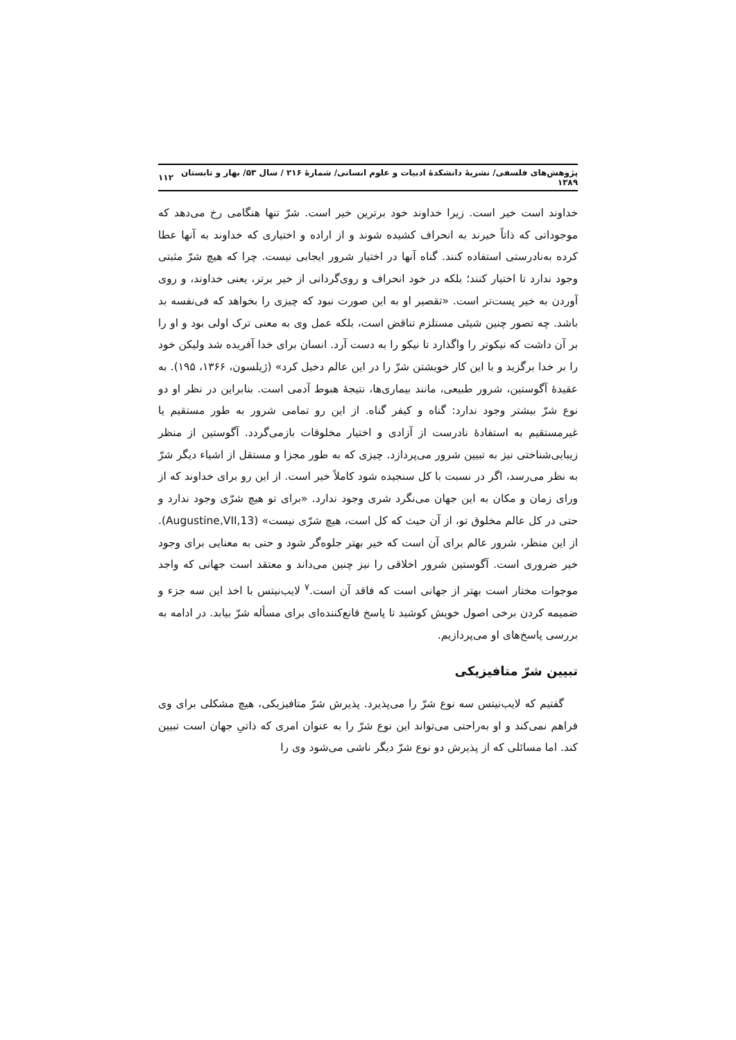پژوهش‌های فلسفی/ نشریهٔ دانشکدهٔ ادبیات و علوم انسانی/ شمارهٔ ۲۱۶ / سال ۵۳/ بهار و تابستان ۱۳۸۹ ۱۱۲
خداوند است خیر است. زیرا خداوند خود برترین خیر است. شرّ تنها هنگامی رخ می‌دهد که موجوداتی که ذاتاً خیرند به انحراف کشیده شوند و از اراده و اختیاری که خداوند به آنها عطا کرده به‌نادرستی استفاده کنند. گناه آنها در اختیار شرور ایجابی نیست. چرا که هیچ شرّ مثبتی وجود ندارد تا اختیار کنند؛ بلکه در خود انحراف و روی‌گردانی از خیر برتر، یعنی خداوند، و روی آوردن به خیر پست‌تر است. «تقصیر او به این صورت نبود که چیزی را بخواهد که فی‌نفسه بد باشد. چه تصور چنین شیئی مستلزم تناقض است، بلکه عمل وی به معنی ترک اولی بود و او را بر آن داشت که نیکوتر را واگذارد تا نیکو را به دست آرد. انسان برای خدا آفریده شد ولیکن خود را بر خدا برگزید و با این کار خویشتن شرّ را در این عالم دخیل کرد» (ژیلسون، ۱۳۶۶، ۱۹۵). به عقیدهٔ آگوستین، شرور طبیعی، مانند بیماری‌ها، نتیجهٔ هبوط آدمی است. بنابراین در نظر او دو نوع شرّ بیشتر وجود ندارد: گناه و کیفر گناه. از این رو تمامی شرور به طور مستقیم یا غیرمستقیم به استفادهٔ نادرست از آزادی و اختیار مخلوقات بازمی‌گردد. آگوستین از منظر زیبایی‌شناختی نیز به تبیین شرور می‌پردازد. چیزی که به طور مجزا و مستقل از اشیاء دیگر شرّ به نظر می‌رسد، اگر در نسبت با کل سنجیده شود کاملاً خیر است. از این رو برای خداوند که از ورای زمان و مکان به این جهان می‌نگرد شری وجود ندارد. «برای تو هیچ شرّی وجود ندارد و حتی در کل عالم مخلوق تو، از آن حیث که کل است، هیچ شرّی نیست» (Augustine,VII,13). از این منظر، شرور عالم برای آن است که خیر بهتر جلوه‌گر شود و حتی به معنایی برای وجود خیر ضروری است. آگوستین شرور اخلاقی را نیز چنین می‌داند و معتقد است جهانی که واجد موجوات مختار است بهتر از جهانی است که فاقد آن است.<sup>۷</sup> لایب‌نیتس با اخذ این سه جزء و ضمیمه کردن برخی اصول خویش کوشید تا پاسخ قانع‌کننده‌ای برای مسأله شرّ بیابد. در ادامه به بررسی پاسخ‌های او می‌پردازیم.
تبیین شرّ متافیزیکی
گفتیم که لایب‌نیتس سه نوع شرّ را می‌پذیرد. پذیرش شرّ متافیزیکی، هیچ مشکلی برای وی فراهم نمی‌کند و او به‌راحتی می‌تواند این نوع شرّ را به عنوان امری که ذاتیِ جهان است تبیین کند. اما مسائلی که از پذیرش دو نوع شرّ دیگر ناشی می‌شود وی را